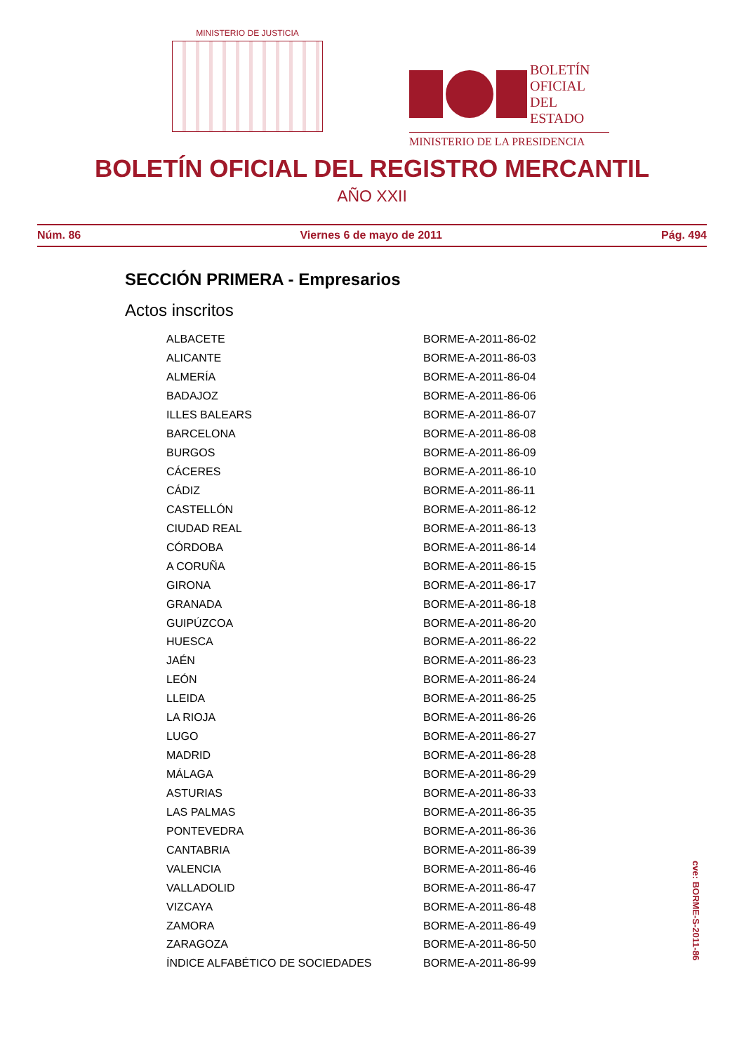MINISTERIO DE JUSTICIA
BOLETÍN
OFICIAL DEL
ESTADO
MINISTERIO DE LA PRESIDENCIA
BOLETÍN OFICIAL DEL REGISTRO MERCANTIL
AÑO XXII
Núm. 86 Viernes 6 de mayo de 2011 Pág. 494
SECCIÓN PRIMERA - Empresarios
Actos inscritos
| ALBACETE | BORME-A-2011-86-02 |
| ALICANTE | BORME-A-2011-86-03 |
| ALMERÍA | BORME-A-2011-86-04 |
| BADAJOZ | BORME-A-2011-86-06 |
| ILLES BALEARS | BORME-A-2011-86-07 |
| BARCELONA | BORME-A-2011-86-08 |
| BURGOS | BORME-A-2011-86-09 |
| CÁCERES | BORME-A-2011-86-10 |
| CÁDIZ | BORME-A-2011-86-11 |
| CASTELLÓN | BORME-A-2011-86-12 |
| CIUDAD REAL | BORME-A-2011-86-13 |
| CÓRDOBA | BORME-A-2011-86-14 |
| A CORUÑA | BORME-A-2011-86-15 |
| GIRONA | BORME-A-2011-86-17 |
| GRANADA | BORME-A-2011-86-18 |
| GUIPÚZCOA | BORME-A-2011-86-20 |
| HUESCA | BORME-A-2011-86-22 |
| JAÉN | BORME-A-2011-86-23 |
| LEÓN | BORME-A-2011-86-24 |
| LLEIDA | BORME-A-2011-86-25 |
| LA RIOJA | BORME-A-2011-86-26 |
| LUGO | BORME-A-2011-86-27 |
| MADRID | BORME-A-2011-86-28 |
| MÁLAGA | BORME-A-2011-86-29 |
| ASTURIAS | BORME-A-2011-86-33 |
| LAS PALMAS | BORME-A-2011-86-35 |
| PONTEVEDRA | BORME-A-2011-86-36 |
| CANTABRIA | BORME-A-2011-86-39 |
| VALENCIA | BORME-A-2011-86-46 |
| VALLADOLID | BORME-A-2011-86-47 |
| VIZCAYA | BORME-A-2011-86-48 |
| ZAMORA | BORME-A-2011-86-49 |
| ZARAGOZA | BORME-A-2011-86-50 |
| ÍNDICE ALFABÉTICO DE SOCIEDADES | BORME-A-2011-86-99 |
cve: BORME-S-2011-86